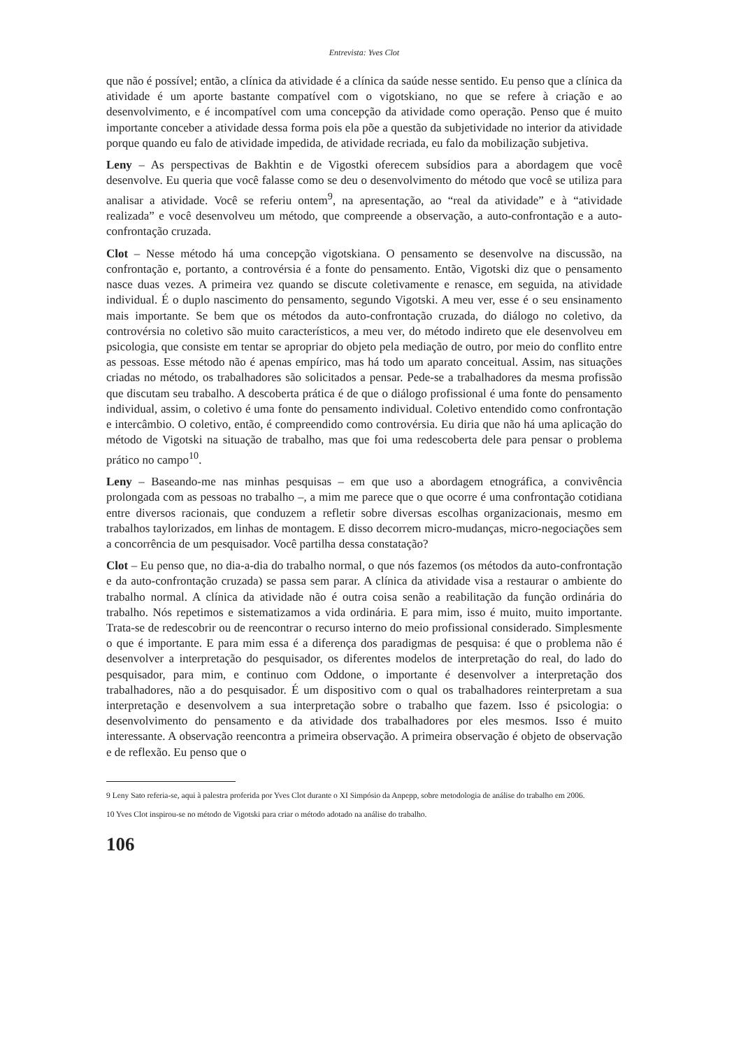Entrevista: Yves Clot
que não é possível; então, a clínica da atividade é a clínica da saúde nesse sentido. Eu penso que a clínica da atividade é um aporte bastante compatível com o vigotskiano, no que se refere à criação e ao desenvolvimento, e é incompatível com uma concepção da atividade como operação. Penso que é muito importante conceber a atividade dessa forma pois ela põe a questão da subjetividade no interior da atividade porque quando eu falo de atividade impedida, de atividade recriada, eu falo da mobilização subjetiva.
Leny – As perspectivas de Bakhtin e de Vigostki oferecem subsídios para a abordagem que você desenvolve. Eu queria que você falasse como se deu o desenvolvimento do método que você se utiliza para analisar a atividade. Você se referiu ontem<sup>9</sup>, na apresentação, ao “real da atividade” e à “atividade realizada” e você desenvolveu um método, que compreende a observação, a auto-confrontação e a auto-confrontação cruzada.
Clot – Nesse método há uma concepção vigotskiana. O pensamento se desenvolve na discussão, na confrontação e, portanto, a controvérsia é a fonte do pensamento. Então, Vigotski diz que o pensamento nasce duas vezes. A primeira vez quando se discute coletivamente e renasce, em seguida, na atividade individual. É o duplo nascimento do pensamento, segundo Vigotski. A meu ver, esse é o seu ensinamento mais importante. Se bem que os métodos da auto-confrontação cruzada, do diálogo no coletivo, da controvérsia no coletivo são muito característicos, a meu ver, do método indireto que ele desenvolveu em psicologia, que consiste em tentar se apropriar do objeto pela mediação de outro, por meio do conflito entre as pessoas. Esse método não é apenas empírico, mas há todo um aparato conceitual. Assim, nas situações criadas no método, os trabalhadores são solicitados a pensar. Pede-se a trabalhadores da mesma profissão que discutam seu trabalho. A descoberta prática é de que o diálogo profissional é uma fonte do pensamento individual, assim, o coletivo é uma fonte do pensamento individual. Coletivo entendido como confrontação e intercâmbio. O coletivo, então, é compreendido como controvérsia. Eu diria que não há uma aplicação do método de Vigotski na situação de trabalho, mas que foi uma redescoberta dele para pensar o problema prático no campo<sup>10</sup>.
Leny – Baseando-me nas minhas pesquisas – em que uso a abordagem etnográfica, a convivência prolongada com as pessoas no trabalho –, a mim me parece que o que ocorre é uma confrontação cotidiana entre diversos racionais, que conduzem a refletir sobre diversas escolhas organizacionais, mesmo em trabalhos taylorizados, em linhas de montagem. E disso decorrem micro-mudanças, micro-negociações sem a concorrência de um pesquisador. Você partilha dessa constatação?
Clot – Eu penso que, no dia-a-dia do trabalho normal, o que nós fazemos (os métodos da auto-confrontação e da auto-confrontação cruzada) se passa sem parar. A clínica da atividade visa a restaurar o ambiente do trabalho normal. A clínica da atividade não é outra coisa senão a reabilitação da função ordinária do trabalho. Nós repetimos e sistematizamos a vida ordinária. E para mim, isso é muito, muito importante. Trata-se de redescobrir ou de reencontrar o recurso interno do meio profissional considerado. Simplesmente o que é importante. E para mim essa é a diferença dos paradigmas de pesquisa: é que o problema não é desenvolver a interpretação do pesquisador, os diferentes modelos de interpretação do real, do lado do pesquisador, para mim, e continuo com Oddone, o importante é desenvolver a interpretação dos trabalhadores, não a do pesquisador. É um dispositivo com o qual os trabalhadores reinterpretam a sua interpretação e desenvolvem a sua interpretação sobre o trabalho que fazem. Isso é psicologia: o desenvolvimento do pensamento e da atividade dos trabalhadores por eles mesmos. Isso é muito interessante. A observação reencontra a primeira observação. A primeira observação é objeto de observação e de reflexão. Eu penso que o
9 Leny Sato referia-se, aqui à palestra proferida por Yves Clot durante o XI Simpósio da Anpepp, sobre metodologia de análise do trabalho em 2006.
10 Yves Clot inspirou-se no método de Vigotski para criar o método adotado na análise do trabalho.
106